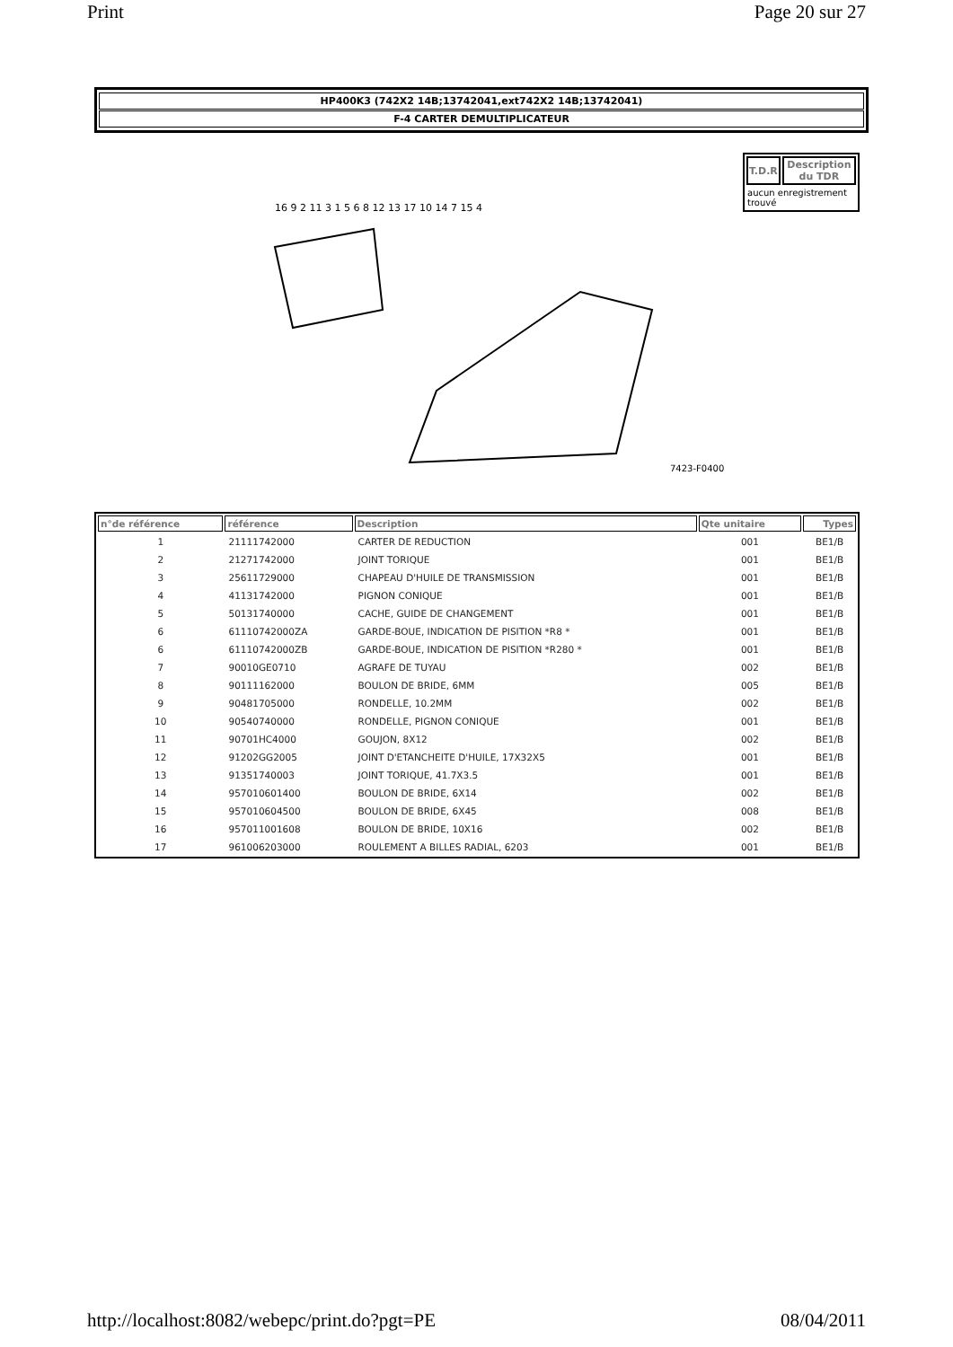Print Page 20 sur 27
HP400K3 (742X2 14B;13742041,ext742X2 14B;13742041)
F-4 CARTER DEMULTIPLICATEUR
7423-F0400
16 9 2 11 3 1 5 6 8 12 13 17 10 14 7 15 4
| T.D.R | Description du TDR |
| --- | --- |
| aucun enregistrement trouvé | |
| n°de référence | référence | Description | Qte unitaire | Types |
| --- | --- | --- | --- | --- |
| 1 | 21111742000 | CARTER DE REDUCTION | 001 | BE1/B |
| 2 | 21271742000 | JOINT TORIQUE | 001 | BE1/B |
| 3 | 25611729000 | CHAPEAU D'HUILE DE TRANSMISSION | 001 | BE1/B |
| 4 | 41131742000 | PIGNON CONIQUE | 001 | BE1/B |
| 5 | 50131740000 | CACHE, GUIDE DE CHANGEMENT | 001 | BE1/B |
| 6 | 61110742000ZA | GARDE-BOUE, INDICATION DE PISITION *R8 * | 001 | BE1/B |
| 6 | 61110742000ZB | GARDE-BOUE, INDICATION DE PISITION *R280 * | 001 | BE1/B |
| 7 | 90010GE0710 | AGRAFE DE TUYAU | 002 | BE1/B |
| 8 | 90111162000 | BOULON DE BRIDE, 6MM | 005 | BE1/B |
| 9 | 90481705000 | RONDELLE, 10.2MM | 002 | BE1/B |
| 10 | 90540740000 | RONDELLE, PIGNON CONIQUE | 001 | BE1/B |
| 11 | 90701HC4000 | GOUJON, 8X12 | 002 | BE1/B |
| 12 | 91202GG2005 | JOINT D'ETANCHEITE D'HUILE, 17X32X5 | 001 | BE1/B |
| 13 | 91351740003 | JOINT TORIQUE, 41.7X3.5 | 001 | BE1/B |
| 14 | 957010601400 | BOULON DE BRIDE, 6X14 | 002 | BE1/B |
| 15 | 957010604500 | BOULON DE BRIDE, 6X45 | 008 | BE1/B |
| 16 | 957011001608 | BOULON DE BRIDE, 10X16 | 002 | BE1/B |
| 17 | 961006203000 | ROULEMENT A BILLES RADIAL, 6203 | 001 | BE1/B |
http://localhost:8082/webepc/print.do?pgt=PE 08/04/2011